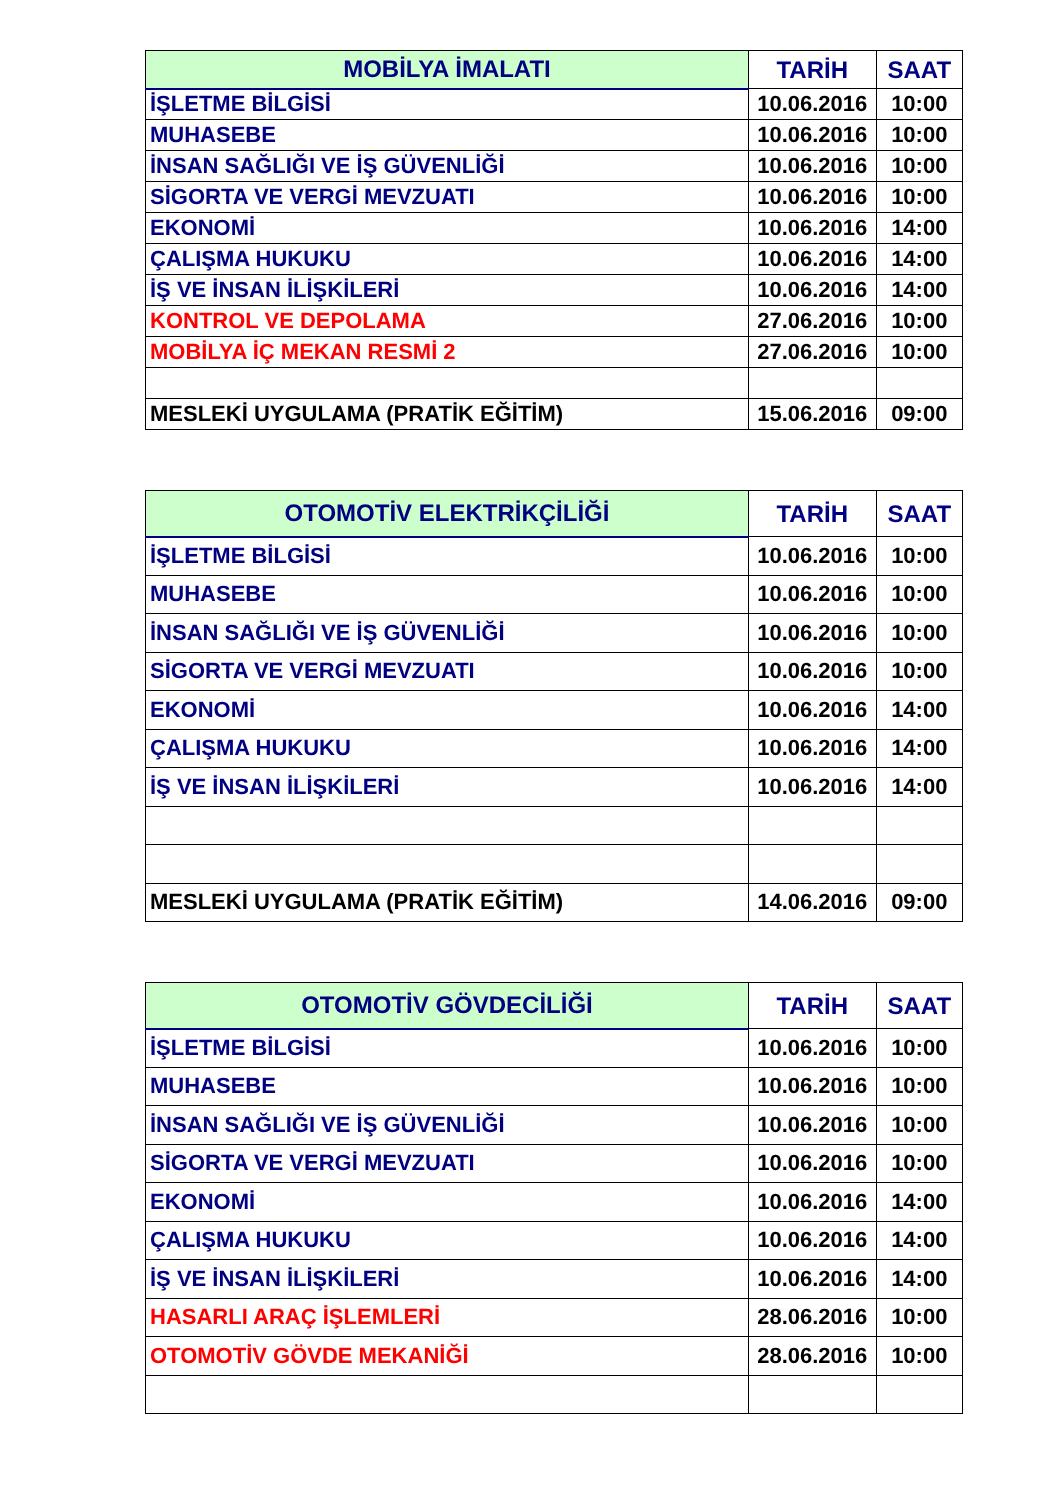| MOBİLYA İMALATI | TARİH | SAAT |
| --- | --- | --- |
| İŞLETME BİLGİSİ | 10.06.2016 | 10:00 |
| MUHASEBE | 10.06.2016 | 10:00 |
| İNSAN SAĞLIĞI VE İŞ GÜVENLİĞİ | 10.06.2016 | 10:00 |
| SİGORTA VE VERGİ MEVZUATI | 10.06.2016 | 10:00 |
| EKONOMİ | 10.06.2016 | 14:00 |
| ÇALIŞMA HUKUKU | 10.06.2016 | 14:00 |
| İŞ VE İNSAN İLİŞKİLERİ | 10.06.2016 | 14:00 |
| KONTROL VE DEPOLAMA | 27.06.2016 | 10:00 |
| MOBİLYA İÇ MEKAN RESMİ 2 | 27.06.2016 | 10:00 |
| MESLEKİ UYGULAMA (PRATİK EĞİTİM) | 15.06.2016 | 09:00 |
| OTOMOTİV ELEKTRİKÇİLİĞİ | TARİH | SAAT |
| --- | --- | --- |
| İŞLETME BİLGİSİ | 10.06.2016 | 10:00 |
| MUHASEBE | 10.06.2016 | 10:00 |
| İNSAN SAĞLIĞI VE İŞ GÜVENLİĞİ | 10.06.2016 | 10:00 |
| SİGORTA VE VERGİ MEVZUATI | 10.06.2016 | 10:00 |
| EKONOMİ | 10.06.2016 | 14:00 |
| ÇALIŞMA HUKUKU | 10.06.2016 | 14:00 |
| İŞ VE İNSAN İLİŞKİLERİ | 10.06.2016 | 14:00 |
| MESLEKİ UYGULAMA (PRATİK EĞİTİM) | 14.06.2016 | 09:00 |
| OTOMOTİV GÖVDECİLİĞİ | TARİH | SAAT |
| --- | --- | --- |
| İŞLETME BİLGİSİ | 10.06.2016 | 10:00 |
| MUHASEBE | 10.06.2016 | 10:00 |
| İNSAN SAĞLIĞI VE İŞ GÜVENLİĞİ | 10.06.2016 | 10:00 |
| SİGORTA VE VERGİ MEVZUATI | 10.06.2016 | 10:00 |
| EKONOMİ | 10.06.2016 | 14:00 |
| ÇALIŞMA HUKUKU | 10.06.2016 | 14:00 |
| İŞ VE İNSAN İLİŞKİLERİ | 10.06.2016 | 14:00 |
| HASARLI ARAÇ İŞLEMLERİ | 28.06.2016 | 10:00 |
| OTOMOTİV GÖVDE MEKANİĞİ | 28.06.2016 | 10:00 |